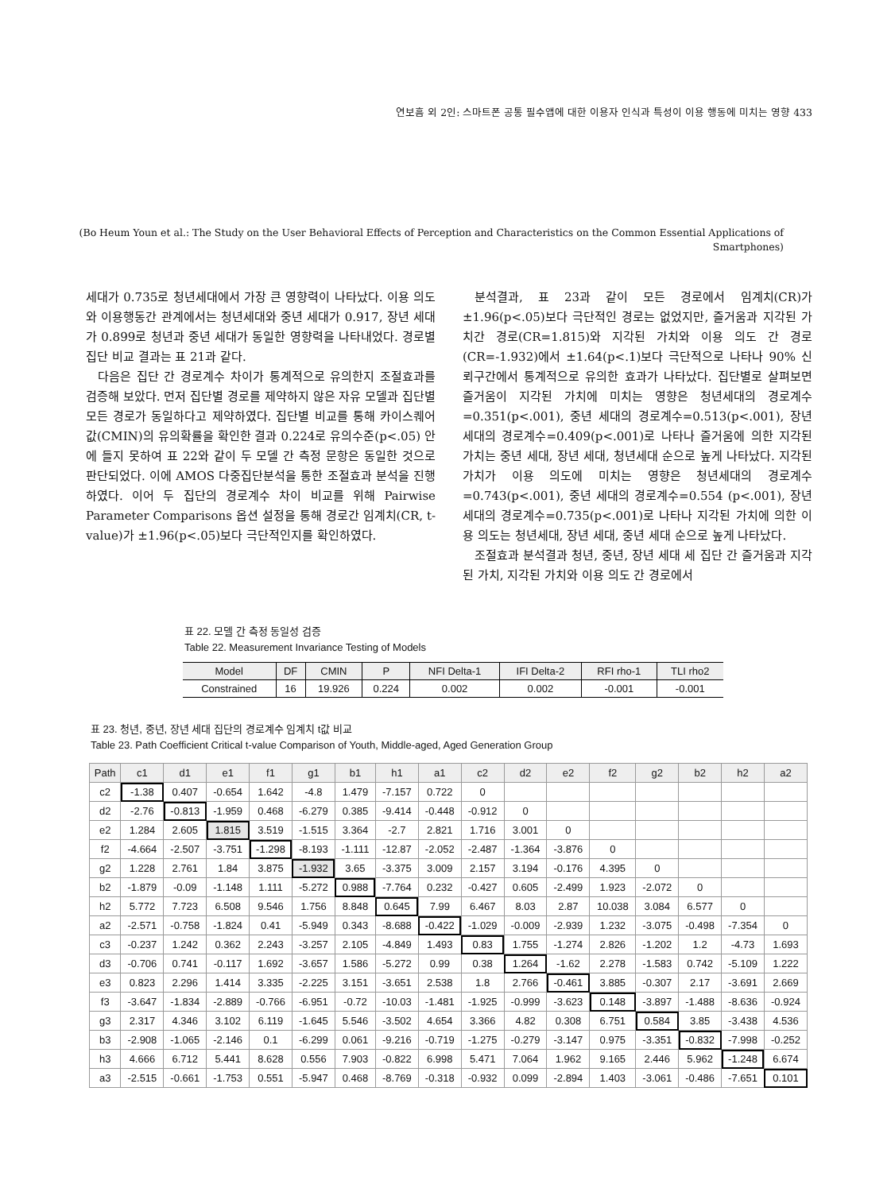연보흠 외 2인: 스마트폰 공통 필수앱에 대한 이용자 인식과 특성이 이용 행동에 미치는 영향 433
(Bo Heum Youn et al.: The Study on the User Behavioral Effects of Perception and Characteristics on the Common Essential Applications of
Smartphones)
세대가 0.735로 청년세대에서 가장 큰 영향력이 나타났다. 이용 의도와 이용행동간 관계에서는 청년세대와 중년 세대가 0.917, 장년 세대가 0.899로 청년과 중년 세대가 동일한 영향력을 나타내었다. 경로별 집단 비교 결과는 표 21과 같다.
다음은 집단 간 경로계수 차이가 통계적으로 유의한지 조절효과를 검증해 보았다. 먼저 집단별 경로를 제약하지 않은 자유 모델과 집단별 모든 경로가 동일하다고 제약하였다. 집단별 비교를 통해 카이스퀘어값(CMIN)의 유의확률을 확인한 결과 0.224로 유의수준(p<.05) 안에 들지 못하여 표 22와 같이 두 모델 간 측정 문항은 동일한 것으로 판단되었다. 이에 AMOS 다중집단분석을 통한 조절효과 분석을 진행하였다. 이어 두 집단의 경로계수 차이 비교를 위해 Pairwise Parameter Comparisons 옵션 설정을 통해 경로간 임계치(CR, t-value)가 ±1.96(p<.05)보다 극단적인지를 확인하였다.
분석결과, 표 23과 같이 모든 경로에서 임계치(CR)가 ±1.96(p<.05)보다 극단적인 경로는 없었지만, 즐거움과 지각된 가치간 경로(CR=1.815)와 지각된 가치와 이용 의도 간 경로(CR=-1.932)에서 ±1.64(p<.1)보다 극단적으로 나타나 90% 신뢰구간에서 통계적으로 유의한 효과가 나타났다. 집단별로 살펴보면 즐거움이 지각된 가치에 미치는 영향은 청년세대의 경로계수=0.351(p<.001), 중년 세대의 경로계수=0.513(p<.001), 장년 세대의 경로계수=0.409(p<.001)로 나타나 즐거움에 의한 지각된 가치는 중년 세대, 장년 세대, 청년세대 순으로 높게 나타났다. 지각된 가치가 이용 의도에 미치는 영향은 청년세대의 경로계수=0.743(p<.001), 중년 세대의 경로계수=0.554 (p<.001), 장년 세대의 경로계수=0.735(p<.001)로 나타나 지각된 가치에 의한 이용 의도는 청년세대, 장년 세대, 중년 세대 순으로 높게 나타났다.
조절효과 분석결과 청년, 중년, 장년 세대 세 집단 간 즐거움과 지각된 가치, 지각된 가치와 이용 의도 간 경로에서
표 22. 모델 간 측정 동일성 검증
Table 22. Measurement Invariance Testing of Models
| Model | DF | CMIN | P | NFI Delta-1 | IFI Delta-2 | RFI rho-1 | TLI rho2 |
| --- | --- | --- | --- | --- | --- | --- | --- |
| Constrained | 16 | 19.926 | 0.224 | 0.002 | 0.002 | -0.001 | -0.001 |
표 23. 청년, 중년, 장년 세대 집단의 경로계수 임계치 t값 비교
Table 23. Path Coefficient Critical t-value Comparison of Youth, Middle-aged, Aged Generation Group
| Path | c1 | d1 | e1 | f1 | g1 | b1 | h1 | a1 | c2 | d2 | e2 | f2 | g2 | b2 | h2 | a2 |
| --- | --- | --- | --- | --- | --- | --- | --- | --- | --- | --- | --- | --- | --- | --- | --- | --- |
| c2 | -1.38 | 0.407 | -0.654 | 1.642 | -4.8 | 1.479 | -7.157 | 0.722 | 0 | | | | | | | |
| d2 | -2.76 | -0.813 | -1.959 | 0.468 | -6.279 | 0.385 | -9.414 | -0.448 | -0.912 | 0 | | | | | | |
| e2 | 1.284 | 2.605 | 1.815 | 3.519 | -1.515 | 3.364 | -2.7 | 2.821 | 1.716 | 3.001 | 0 | | | | | |
| f2 | -4.664 | -2.507 | -3.751 | -1.298 | -8.193 | -1.111 | -12.87 | -2.052 | -2.487 | -1.364 | -3.876 | 0 | | | | |
| g2 | 1.228 | 2.761 | 1.84 | 3.875 | -1.932 | 3.65 | -3.375 | 3.009 | 2.157 | 3.194 | -0.176 | 4.395 | 0 | | | |
| b2 | -1.879 | -0.09 | -1.148 | 1.111 | -5.272 | 0.988 | -7.764 | 0.232 | -0.427 | 0.605 | -2.499 | 1.923 | -2.072 | 0 | | |
| h2 | 5.772 | 7.723 | 6.508 | 9.546 | 1.756 | 8.848 | 0.645 | 7.99 | 6.467 | 8.03 | 2.87 | 10.038 | 3.084 | 6.577 | 0 | |
| a2 | -2.571 | -0.758 | -1.824 | 0.41 | -5.949 | 0.343 | -8.688 | -0.422 | -1.029 | -0.009 | -2.939 | 1.232 | -3.075 | -0.498 | -7.354 | 0 |
| c3 | -0.237 | 1.242 | 0.362 | 2.243 | -3.257 | 2.105 | -4.849 | 1.493 | 0.83 | 1.755 | -1.274 | 2.826 | -1.202 | 1.2 | -4.73 | 1.693 |
| d3 | -0.706 | 0.741 | -0.117 | 1.692 | -3.657 | 1.586 | -5.272 | 0.99 | 0.38 | 1.264 | -1.62 | 2.278 | -1.583 | 0.742 | -5.109 | 1.222 |
| e3 | 0.823 | 2.296 | 1.414 | 3.335 | -2.225 | 3.151 | -3.651 | 2.538 | 1.8 | 2.766 | -0.461 | 3.885 | -0.307 | 2.17 | -3.691 | 2.669 |
| f3 | -3.647 | -1.834 | -2.889 | -0.766 | -6.951 | -0.72 | -10.03 | -1.481 | -1.925 | -0.999 | -3.623 | 0.148 | -3.897 | -1.488 | -8.636 | -0.924 |
| g3 | 2.317 | 4.346 | 3.102 | 6.119 | -1.645 | 5.546 | -3.502 | 4.654 | 3.366 | 4.82 | 0.308 | 6.751 | 0.584 | 3.85 | -3.438 | 4.536 |
| b3 | -2.908 | -1.065 | -2.146 | 0.1 | -6.299 | 0.061 | -9.216 | -0.719 | -1.275 | -0.279 | -3.147 | 0.975 | -3.351 | -0.832 | -7.998 | -0.252 |
| h3 | 4.666 | 6.712 | 5.441 | 8.628 | 0.556 | 7.903 | -0.822 | 6.998 | 5.471 | 7.064 | 1.962 | 9.165 | 2.446 | 5.962 | -1.248 | 6.674 |
| a3 | -2.515 | -0.661 | -1.753 | 0.551 | -5.947 | 0.468 | -8.769 | -0.318 | -0.932 | 0.099 | -2.894 | 1.403 | -3.061 | -0.486 | -7.651 | 0.101 |